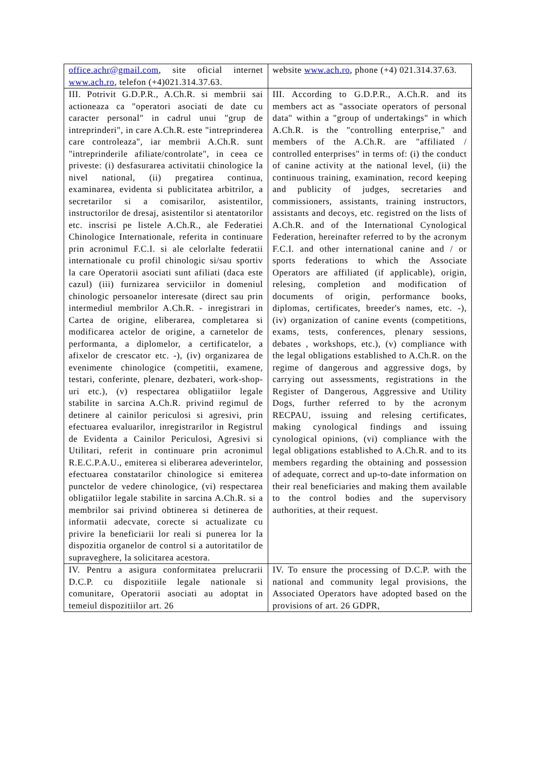| office.achr@gmail.com , site oficial internet www.ach.ro , telefon (+4)021.314.37.63. | website www.ach.ro , phone (+4) 021.314.37.63. |
| III. Potrivit G.D.P.R., A.Ch.R. si membrii sai actioneaza ca "operatori asociati de date cu caracter personal" in cadrul unui "grup de intreprinderi", in care A.Ch.R. este "intreprinderea care controleaza", iar membrii A.Ch.R. sunt "intreprinderile afiliate/controlate", in ceea ce priveste: (i) desfasurarea activitatii chinologice la nivel national, (ii) pregatirea continua, examinarea, evidenta si publicitatea arbitrilor, a secretarilor si a comisarilor, asistentilor, instructorilor de dresaj, asistentilor si atentatorilor etc. inscrisi pe listele A.Ch.R., ale Federatiei Chinologice Internationale, referita in continuare prin acronimul F.C.I. si ale celorlalte federatii internationale cu profil chinologic si/sau sportiv la care Operatorii asociati sunt afiliati (daca este cazul) (iii) furnizarea serviciilor in domeniul chinologic persoanelor interesate (direct sau prin intermediul membrilor A.Ch.R. - inregistrari in Cartea de origine, eliberarea, completarea si modificarea actelor de origine, a carnetelor de performanta, a diplomelor, a certificatelor, a afixelor de crescator etc. -), (iv) organizarea de evenimente chinologice (competitii, examene, testari, conferinte, plenare, dezbateri, work-shop-uri etc.), (v) respectarea obligatiilor legale stabilite in sarcina A.Ch.R. privind regimul de detinere al cainilor periculosi si agresivi, prin efectuarea evaluarilor, inregistrarilor in Registrul de Evidenta a Cainilor Periculosi, Agresivi si Utilitari, referit in continuare prin acronimul R.E.C.P.A.U., emiterea si eliberarea adeverintelor, efectuarea constatarilor chinologice si emiterea punctelor de vedere chinologice, (vi) respectarea obligatiilor legale stabilite in sarcina A.Ch.R. si a membrilor sai privind obtinerea si detinerea de informatii adecvate, corecte si actualizate cu privire la beneficiarii lor reali si punerea lor la dispozitia organelor de control si a autoritatilor de supraveghere, la solicitarea acestora. | III. According to G.D.P.R., A.Ch.R. and its members act as "associate operators of personal data" within a "group of undertakings" in which A.Ch.R. is the "controlling enterprise," and members of the A.Ch.R. are "affiliated / controlled enterprises" in terms of: (i) the conduct of canine activity at the national level, (ii) the continuous training, examination, record keeping and publicity of judges, secretaries and commissioners, assistants, training instructors, assistants and decoys, etc. registred on the lists of A.Ch.R. and of the International Cynological Federation, hereinafter referred to by the acronym F.C.I. and other international canine and / or sports federations to which the Associate Operators are affiliated (if applicable), origin, relesing, completion and modification of documents of origin, performance books, diplomas, certificates, breeder's names, etc. -), (iv) organization of canine events (competitions, exams, tests, conferences, plenary sessions, debates , workshops, etc.), (v) compliance with the legal obligations established to A.Ch.R. on the regime of dangerous and aggressive dogs, by carrying out assessments, registrations in the Register of Dangerous, Aggressive and Utility Dogs, further referred to by the acronym RECPAU, issuing and relesing certificates, making cynological findings and issuing cynological opinions, (vi) compliance with the legal obligations established to A.Ch.R. and to its members regarding the obtaining and possession of adequate, correct and up-to-date information on their real beneficiaries and making them available to the control bodies and the supervisory authorities, at their request. |
| IV. Pentru a asigura conformitatea prelucrarii D.C.P. cu dispozitiile legale nationale si comunitare, Operatorii asociati au adoptat in temeiul dispozitiilor art. 26 | IV. To ensure the processing of D.C.P. with the national and community legal provisions, the Associated Operators have adopted based on the provisions of art. 26 GDPR, |